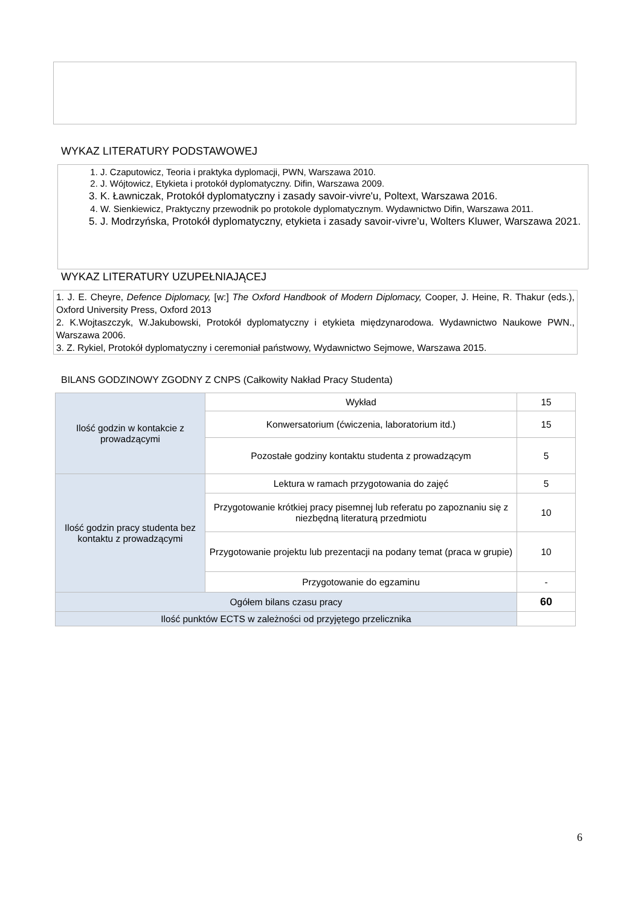WYKAZ LITERATURY PODSTAWOWEJ
1. J. Czaputowicz, Teoria i praktyka dyplomacji, PWN, Warszawa 2010.
2. J. Wójtowicz, Etykieta i protokół dyplomatyczny. Difin, Warszawa 2009.
3. K. Ławniczak, Protokół dyplomatyczny i zasady savoir-vivre'u, Poltext, Warszawa 2016.
4. W. Sienkiewicz, Praktyczny przewodnik po protokole dyplomatycznym. Wydawnictwo Difin, Warszawa 2011.
5. J. Modrzyńska, Protokół dyplomatyczny, etykieta i zasady savoir-vivre’u, Wolters Kluwer, Warszawa 2021.
WYKAZ LITERATURY UZUPEŁNIAJĄCEJ
1. J. E. Cheyre, Defence Diplomacy, [w:] The Oxford Handbook of Modern Diplomacy, Cooper, J. Heine, R. Thakur (eds.), Oxford University Press, Oxford 2013
2. K.Wojtaszczyk, W.Jakubowski, Protokół dyplomatyczny i etykieta międzynarodowa. Wydawnictwo Naukowe PWN., Warszawa 2006.
3. Z. Rykiel, Protokół dyplomatyczny i ceremoniał państwowy, Wydawnictwo Sejmowe, Warszawa 2015.
BILANS GODZINOWY ZGODNY Z CNPS (Całkowity Nakład Pracy Studenta)
| Ilość godzin w kontakcie z prowadzącymi | Wykład | 15 |
| | Konwersatorium (ćwiczenia, laboratorium itd.) | 15 |
| | Pozostałe godziny kontaktu studenta z prowadzącym | 5 |
| Ilość godzin pracy studenta bez kontaktu z prowadzącymi | Lektura w ramach przygotowania do zajęć | 5 |
| | Przygotowanie krótkiej pracy pisemnej lub referatu po zapoznaniu się z niezbędną literaturą przedmiotu | 10 |
| | Przygotowanie projektu lub prezentacji na podany temat (praca w grupie) | 10 |
| | Przygotowanie do egzaminu | - |
| Ogółem bilans czasu pracy | | 60 |
| Ilość punktów ECTS w zależności od przyjętego przelicznika | | |
6